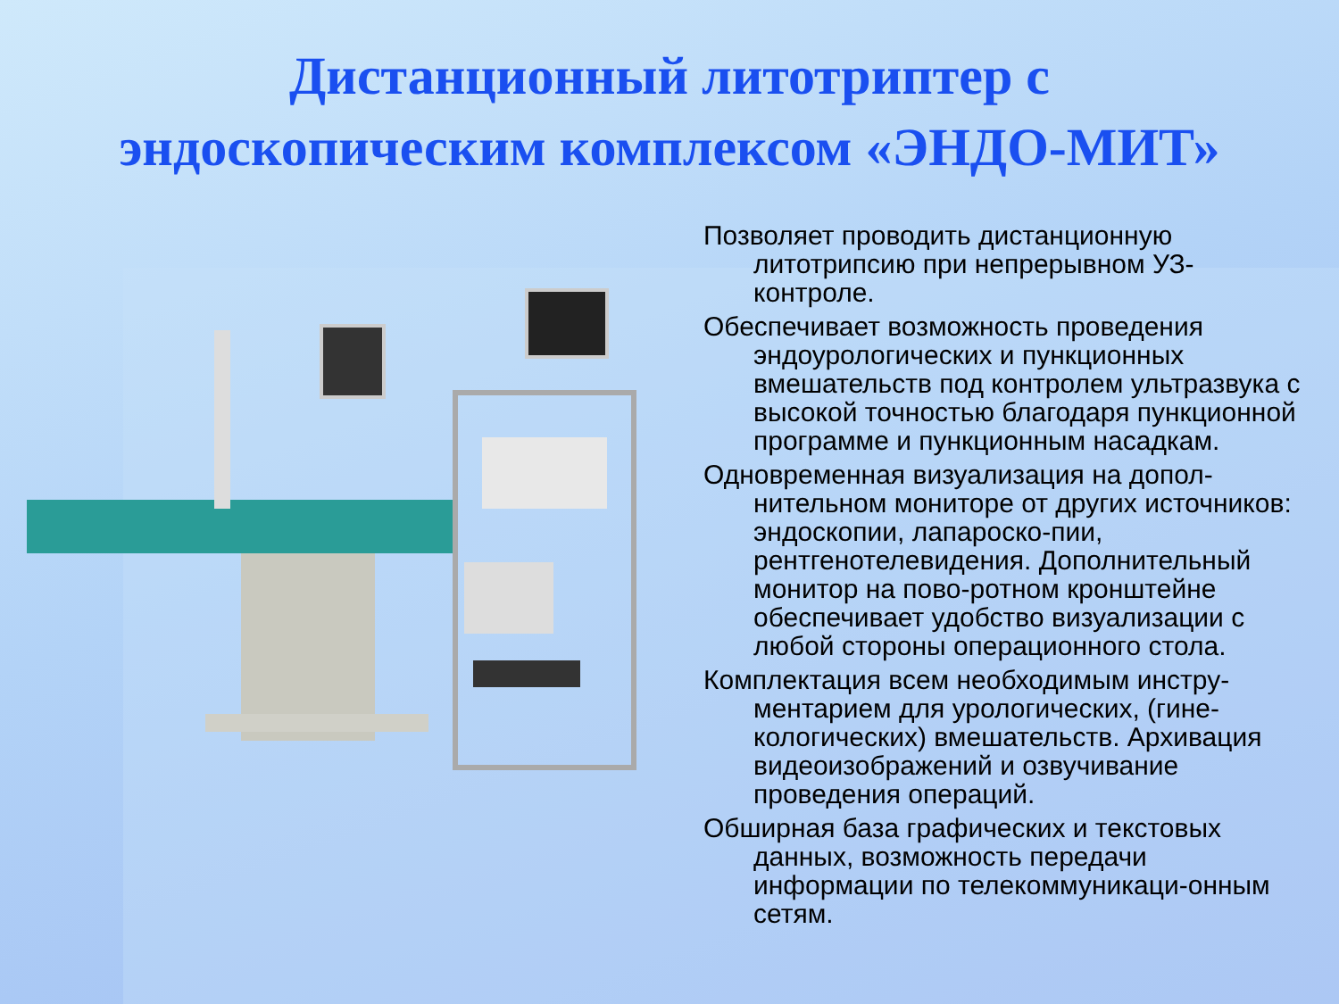Дистанционный литотриптер с
эндоскопическим комплексом «ЭНДО-МИТ»
Позволяет проводить дистанционную литотрипсию при непрерывном УЗ-контроле.
Обеспечивает возможность проведения эндоурологических и пункционных вмешательств под контролем ультразвука с высокой точностью благодаря пункционной программе и пункционным насадкам.
Одновременная визуализация на допол-нительном мониторе от других источников: эндоскопии, лапароско-пии, рентгенотелевидения. Дополнительный монитор на пово-ротном кронштейне обеспечивает удобство визуализации с любой стороны операционного стола.
Комплектация всем необходимым инстру-ментарием для урологических, (гине-кологических) вмешательств. Архивация видеоизображений и озвучивание проведения операций.
Обширная база графических и текстовых данных, возможность передачи информации по телекоммуникаци-онным сетям.